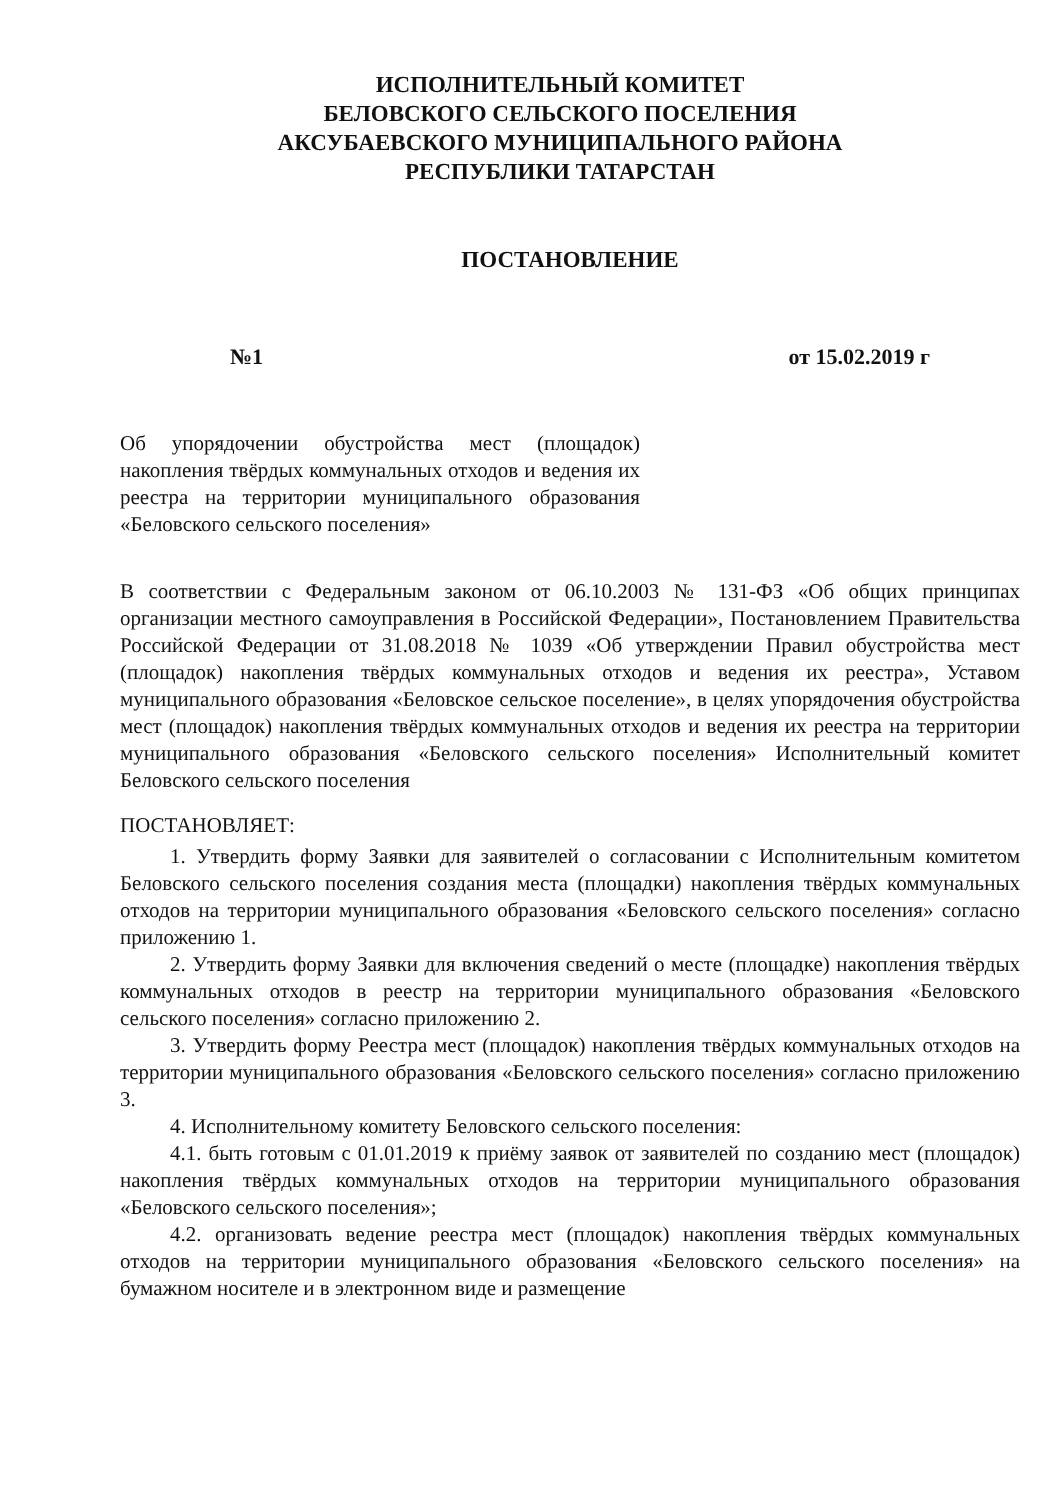ИСПОЛНИТЕЛЬНЫЙ КОМИТЕТ
БЕЛОВСКОГО СЕЛЬСКОГО ПОСЕЛЕНИЯ
АКСУБАЕВСКОГО МУНИЦИПАЛЬНОГО РАЙОНА
РЕСПУБЛИКИ ТАТАРСТАН
ПОСТАНОВЛЕНИЕ
№1 от 15.02.2019 г
Об упорядочении обустройства мест (площадок) накопления твёрдых коммунальных отходов и ведения их реестра на территории муниципального образования «Беловского сельского поселения»
В соответствии с Федеральным законом от 06.10.2003 № 131-ФЗ «Об общих принципах организации местного самоуправления в Российской Федерации», Постановлением Правительства Российской Федерации от 31.08.2018 № 1039 «Об утверждении Правил обустройства мест (площадок) накопления твёрдых коммунальных отходов и ведения их реестра», Уставом муниципального образования «Беловское сельское поселение», в целях упорядочения обустройства мест (площадок) накопления твёрдых коммунальных отходов и ведения их реестра на территории муниципального образования «Беловского сельского поселения» Исполнительный комитет Беловского сельского поселения
ПОСТАНОВЛЯЕТ:
1. Утвердить форму Заявки для заявителей о согласовании с Исполнительным комитетом Беловского сельского поселения создания места (площадки) накопления твёрдых коммунальных отходов на территории муниципального образования «Беловского сельского поселения» согласно приложению 1.
2. Утвердить форму Заявки для включения сведений о месте (площадке) накопления твёрдых коммунальных отходов в реестр на территории муниципального образования «Беловского сельского поселения» согласно приложению 2.
3. Утвердить форму Реестра мест (площадок) накопления твёрдых коммунальных отходов на территории муниципального образования «Беловского сельского поселения» согласно приложению 3.
4. Исполнительному комитету Беловского сельского поселения:
4.1. быть готовым с 01.01.2019 к приёму заявок от заявителей по созданию мест (площадок) накопления твёрдых коммунальных отходов на территории муниципального образования «Беловского сельского поселения»;
4.2. организовать ведение реестра мест (площадок) накопления твёрдых коммунальных отходов на территории муниципального образования «Беловского сельского поселения» на бумажном носителе и в электронном виде и размещение